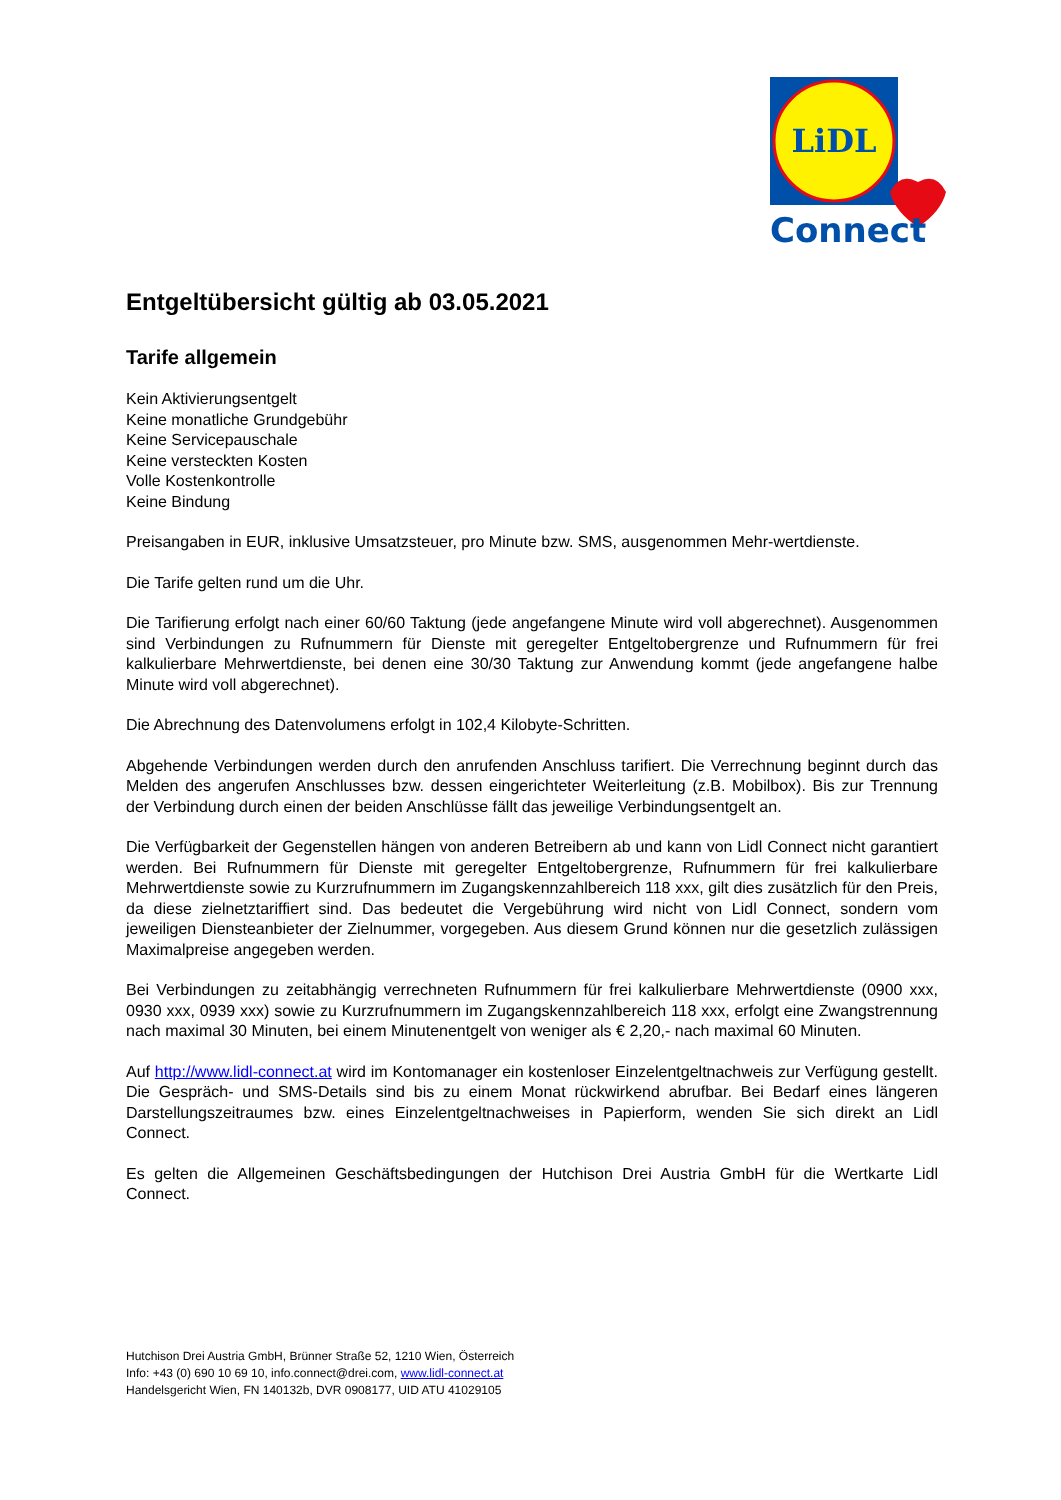LiDL
Connect
Entgeltübersicht gültig ab 03.05.2021
Tarife allgemein
Kein Aktivierungsentgelt
Keine monatliche Grundgebühr
Keine Servicepauschale
Keine versteckten Kosten
Volle Kostenkontrolle
Keine Bindung
Preisangaben in EUR, inklusive Umsatzsteuer, pro Minute bzw. SMS, ausgenommen Mehr-wertdienste.
Die Tarife gelten rund um die Uhr.
Die Tarifierung erfolgt nach einer 60/60 Taktung (jede angefangene Minute wird voll abgerechnet). Ausgenommen sind Verbindungen zu Rufnummern für Dienste mit geregelter Entgeltobergrenze und Rufnummern für frei kalkulierbare Mehrwertdienste, bei denen eine 30/30 Taktung zur Anwendung kommt (jede angefangene halbe Minute wird voll abgerechnet).
Die Abrechnung des Datenvolumens erfolgt in 102,4 Kilobyte-Schritten.
Abgehende Verbindungen werden durch den anrufenden Anschluss tarifiert. Die Verrechnung beginnt durch das Melden des angerufen Anschlusses bzw. dessen eingerichteter Weiterleitung (z.B. Mobilbox). Bis zur Trennung der Verbindung durch einen der beiden Anschlüsse fällt das jeweilige Verbindungsentgelt an.
Die Verfügbarkeit der Gegenstellen hängen von anderen Betreibern ab und kann von Lidl Connect nicht garantiert werden. Bei Rufnummern für Dienste mit geregelter Entgeltobergrenze, Rufnummern für frei kalkulierbare Mehrwertdienste sowie zu Kurzrufnummern im Zugangskennzahlbereich 118 xxx, gilt dies zusätzlich für den Preis, da diese zielnetztariffiert sind. Das bedeutet die Vergebührung wird nicht von Lidl Connect, sondern vom jeweiligen Diensteanbieter der Zielnummer, vorgegeben. Aus diesem Grund können nur die gesetzlich zulässigen Maximalpreise angegeben werden.
Bei Verbindungen zu zeitabhängig verrechneten Rufnummern für frei kalkulierbare Mehrwertdienste (0900 xxx, 0930 xxx, 0939 xxx) sowie zu Kurzrufnummern im Zugangskennzahlbereich 118 xxx, erfolgt eine Zwangstrennung nach maximal 30 Minuten, bei einem Minutenentgelt von weniger als € 2,20,- nach maximal 60 Minuten.
Auf http://www.lidl-connect.at wird im Kontomanager ein kostenloser Einzelentgeltnachweis zur Verfügung gestellt. Die Gespräch- und SMS-Details sind bis zu einem Monat rückwirkend abrufbar. Bei Bedarf eines längeren Darstellungszeitraumes bzw. eines Einzelentgeltnachweises in Papierform, wenden Sie sich direkt an Lidl Connect.
Es gelten die Allgemeinen Geschäftsbedingungen der Hutchison Drei Austria GmbH für die Wertkarte Lidl Connect.
Hutchison Drei Austria GmbH, Brünner Straße 52, 1210 Wien, Österreich
Info: +43 (0) 690 10 69 10, info.connect@drei.com, www.lidl-connect.at
Handelsgericht Wien, FN 140132b, DVR 0908177, UID ATU 41029105